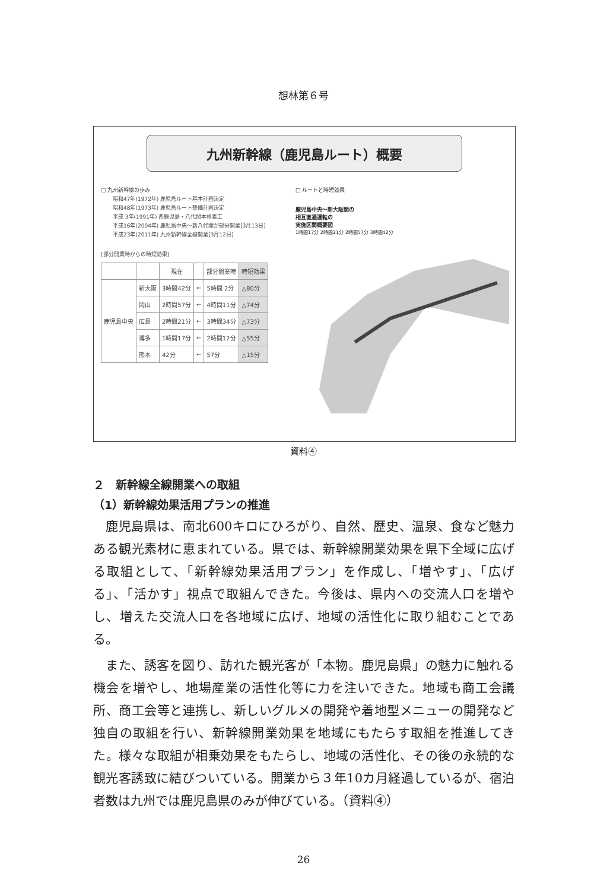想林第６号
九州新幹線（鹿児島ルート）概要
□ 九州新幹線の歩み
昭和47年(1972年) 鹿児島ルート基本計画決定
昭和48年(1973年) 鹿児島ルート整備計画決定
平成 3年(1991年) 西鹿児島・八代間本格着工
平成16年(2004年) 鹿児島中央～新八代間が部分開業[3月13日]
平成23年(2011年) 九州新幹線全線開業[3月12日]
[部分開業時からの時短効果]
| | | 現在 | | 部分開業時 | 時短効果 |
| --- | --- | --- | --- | --- | --- |
| 鹿児島中央 | 新大阪 | 3時間42分 | ← | 5時間 2分 | △80分 |
| | 岡山 | 2時間57分 | ← | 4時間11分 | △74分 |
| | 広島 | 2時間21分 | ← | 3時間34分 | △73分 |
| | 博多 | 1時間17分 | ← | 2時間12分 | △55分 |
| | 熊本 | 42分 | ← | 57分 | △15分 |
□ ルートと時短効果
鹿児島中央～新大阪間の
相互直通運転の
実施区間概要図
1時間17分 2時間21分 2時間57分 3時間42分
資料④
２　新幹線全線開業への取組
（1）新幹線効果活用プランの推進
鹿児島県は、南北600キロにひろがり、自然、歴史、温泉、食など魅力ある観光素材に恵まれている。県では、新幹線開業効果を県下全域に広げる取組として、「新幹線効果活用プラン」を作成し、「増やす」、「広げる」、「活かす」視点で取組んできた。今後は、県内への交流人口を増やし、増えた交流人口を各地域に広げ、地域の活性化に取り組むことである。
また、誘客を図り、訪れた観光客が「本物。鹿児島県」の魅力に触れる機会を増やし、地場産業の活性化等に力を注いできた。地域も商工会議所、商工会等と連携し、新しいグルメの開発や着地型メニューの開発など独自の取組を行い、新幹線開業効果を地域にもたらす取組を推進してきた。様々な取組が相乗効果をもたらし、地域の活性化、その後の永続的な観光客誘致に結びついている。開業から３年10カ月経過しているが、宿泊者数は九州では鹿児島県のみが伸びている。（資料④）
26